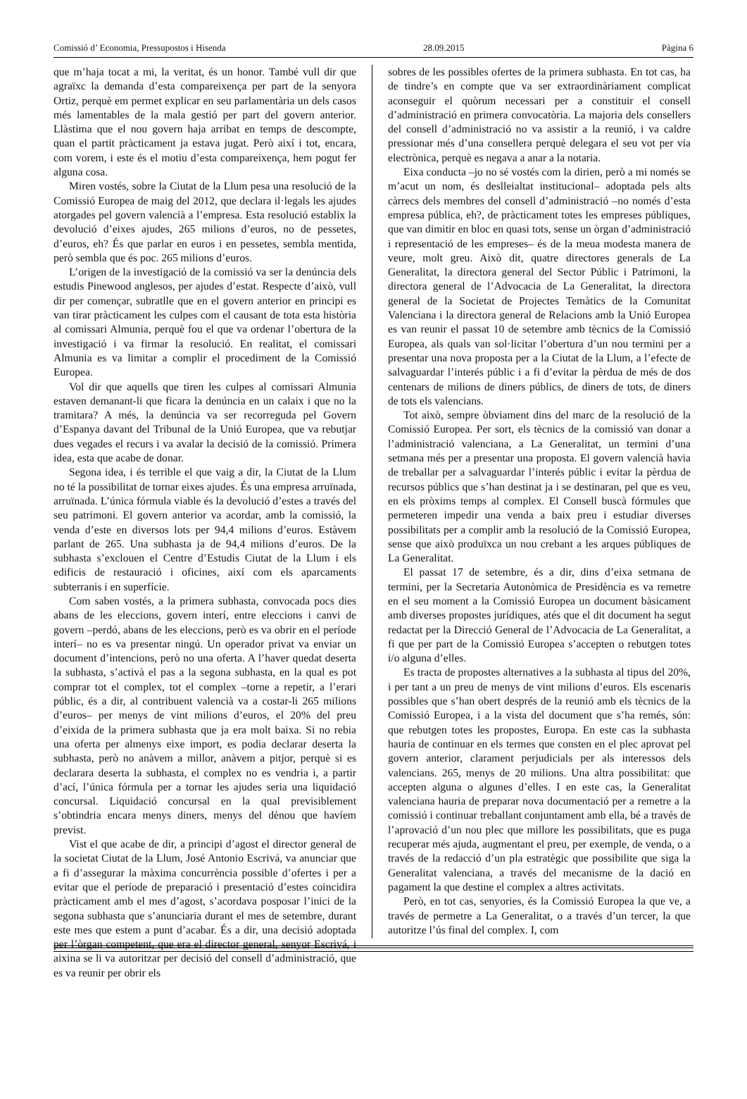Comissió d’ Economia, Pressupostos i Hisenda 28.09.2015 Pàgina 6
que m’haja tocat a mi, la veritat, és un honor. També vull dir que agraïxc la demanda d’esta compareixença per part de la senyora Ortiz, perquè em permet explicar en seu parlamentària un dels casos més lamentables de la mala gestió per part del govern anterior. Llàstima que el nou govern haja arribat en temps de descompte, quan el partit pràcticament ja estava jugat. Però així i tot, encara, com vorem, i este és el motiu d’esta compareixença, hem pogut fer alguna cosa.
Miren vostés, sobre la Ciutat de la Llum pesa una resolució de la Comissió Europea de maig del 2012, que declara il·legals les ajudes atorgades pel govern valencià a l’empresa. Esta resolució establix la devolució d’eixes ajudes, 265 milions d’euros, no de pessetes, d’euros, eh? És que parlar en euros i en pessetes, sembla mentida, però sembla que és poc. 265 milions d’euros.
L’origen de la investigació de la comissió va ser la denúncia dels estudis Pinewood anglesos, per ajudes d’estat. Respecte d’això, vull dir per començar, subratlle que en el govern anterior en principi es van tirar pràcticament les culpes com el causant de tota esta història al comissari Almunia, perquè fou el que va ordenar l’obertura de la investigació i va firmar la resolució. En realitat, el comissari Almunia es va limitar a complir el procediment de la Comissió Europea.
Vol dir que aquells que tiren les culpes al comissari Almunia estaven demanant-li que ficara la denúncia en un calaix i que no la tramitara? A més, la denúncia va ser recorreguda pel Govern d’Espanya davant del Tribunal de la Unió Europea, que va rebutjar dues vegades el recurs i va avalar la decisió de la comissió. Primera idea, esta que acabe de donar.
Segona idea, i és terrible el que vaig a dir, la Ciutat de la Llum no té la possibilitat de tornar eixes ajudes. És una empresa arruïnada, arruïnada. L’única fórmula viable és la devolució d’estes a través del seu patrimoni. El govern anterior va acordar, amb la comissió, la venda d’este en diversos lots per 94,4 milions d’euros. Estàvem parlant de 265. Una subhasta ja de 94,4 milions d’euros. De la subhasta s’exclouen el Centre d’Estudis Ciutat de la Llum i els edificis de restauració i oficines, així com els aparcaments subterranis i en superfície.
Com saben vostés, a la primera subhasta, convocada pocs dies abans de les eleccions, govern interí, entre eleccions i canvi de govern –perdó, abans de les eleccions, però es va obrir en el període interí– no es va presentar ningú. Un operador privat va enviar un document d’intencions, però no una oferta. A l’haver quedat deserta la subhasta, s’activà el pas a la segona subhasta, en la qual es pot comprar tot el complex, tot el complex –torne a repetir, a l’erari públic, és a dir, al contribuent valencià va a costar-li 265 milions d’euros– per menys de vint milions d’euros, el 20% del preu d’eixida de la primera subhasta que ja era molt baixa. Si no rebia una oferta per almenys eixe import, es podia declarar deserta la subhasta, però no anàvem a millor, anàvem a pitjor, perquè si es declarara deserta la subhasta, el complex no es vendria i, a partir d’ací, l’única fórmula per a tornar les ajudes seria una liquidació concursal. Liquidació concursal en la qual previsiblement s’obtindria encara menys diners, menys del dènou que havíem previst.
Vist el que acabe de dir, a principi d’agost el director general de la societat Ciutat de la Llum, José Antonio Escrivá, va anunciar que a fi d’assegurar la màxima concurrència possible d’ofertes i per a evitar que el període de preparació i presentació d’estes coincidira pràcticament amb el mes d’agost, s’acordava posposar l’inici de la segona subhasta que s’anunciaria durant el mes de setembre, durant este mes que estem a punt d’acabar. És a dir, una decisió adoptada per l’òrgan competent, que era el director general, senyor Escrivá, i aixina se li va autoritzar per decisió del consell d’administració, que es va reunir per obrir els
sobres de les possibles ofertes de la primera subhasta. En tot cas, ha de tindre’s en compte que va ser extraordinàriament complicat aconseguir el quòrum necessari per a constituir el consell d’administració en primera convocatòria. La majoria dels consellers del consell d’administració no va assistir a la reunió, i va caldre pressionar més d’una consellera perquè delegara el seu vot per via electrònica, perquè es negava a anar a la notaria.
Eixa conducta –jo no sé vostés com la dirien, però a mi només se m’acut un nom, és deslleialtat institucional– adoptada pels alts càrrecs dels membres del consell d’administració –no només d’esta empresa pública, eh?, de pràcticament totes les empreses públiques, que van dimitir en bloc en quasi tots, sense un òrgan d’administració i representació de les empreses– és de la meua modesta manera de veure, molt greu. Això dit, quatre directores generals de La Generalitat, la directora general del Sector Públic i Patrimoni, la directora general de l’Advocacia de La Generalitat, la directora general de la Societat de Projectes Temàtics de la Comunitat Valenciana i la directora general de Relacions amb la Unió Europea es van reunir el passat 10 de setembre amb tècnics de la Comissió Europea, als quals van sol·licitar l’obertura d’un nou termini per a presentar una nova proposta per a la Ciutat de la Llum, a l’efecte de salvaguardar l’interés públic i a fi d’evitar la pèrdua de més de dos centenars de milions de diners públics, de diners de tots, de diners de tots els valencians.
Tot això, sempre òbviament dins del marc de la resolució de la Comissió Europea. Per sort, els tècnics de la comissió van donar a l’administració valenciana, a La Generalitat, un termini d’una setmana més per a presentar una proposta. El govern valencià havia de treballar per a salvaguardar l’interés públic i evitar la pèrdua de recursos públics que s’han destinat ja i se destinaran, pel que es veu, en els pròxims temps al complex. El Consell buscà fórmules que permeteren impedir una venda a baix preu i estudiar diverses possibilitats per a complir amb la resolució de la Comissió Europea, sense que això produïxca un nou crebant a les arques públiques de La Generalitat.
El passat 17 de setembre, és a dir, dins d’eixa setmana de termini, per la Secretaria Autonòmica de Presidència es va remetre en el seu moment a la Comissió Europea un document bàsicament amb diverses propostes jurídiques, atés que el dit document ha segut redactat per la Direcció General de l’Advocacia de La Generalitat, a fi que per part de la Comissió Europea s’accepten o rebutgen totes i/o alguna d’elles.
Es tracta de propostes alternatives a la subhasta al tipus del 20%, i per tant a un preu de menys de vint milions d’euros. Els escenaris possibles que s’han obert després de la reunió amb els tècnics de la Comissió Europea, i a la vista del document que s’ha remés, són: que rebutgen totes les propostes, Europa. En este cas la subhasta hauria de continuar en els termes que consten en el plec aprovat pel govern anterior, clarament perjudicials per als interessos dels valencians. 265, menys de 20 milions. Una altra possibilitat: que accepten alguna o algunes d’elles. I en este cas, la Generalitat valenciana hauria de preparar nova documentació per a remetre a la comissió i continuar treballant conjuntament amb ella, bé a través de l’aprovació d’un nou plec que millore les possibilitats, que es puga recuperar més ajuda, augmentant el preu, per exemple, de venda, o a través de la redacció d’un pla estratègic que possibilite que siga la Generalitat valenciana, a través del mecanisme de la dació en pagament la que destine el complex a altres activitats.
Però, en tot cas, senyories, és la Comissió Europea la que ve, a través de permetre a La Generalitat, o a través d’un tercer, la que autoritze l’ús final del complex. I, com